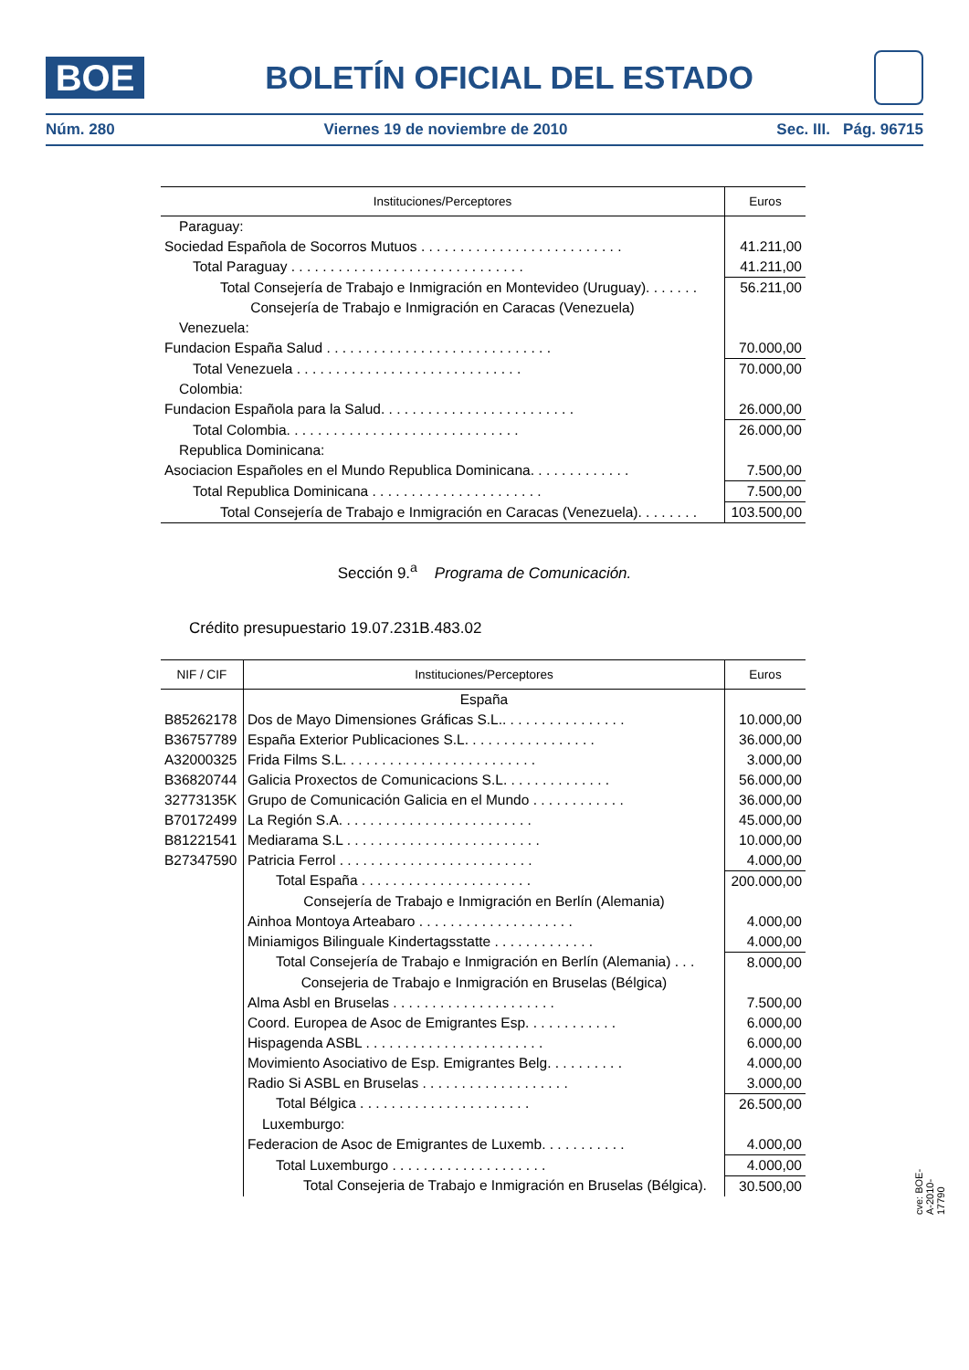BOE
BOLETÍN OFICIAL DEL ESTADO
Núm. 280 Viernes 19 de noviembre de 2010 Sec. III. Pág. 96715
| Instituciones/Perceptores | Euros |
| --- | --- |
| Paraguay: | |
| Sociedad Española de Socorros Mutuos . . . . . . . . . . . . . . . . . . . . . . . . . . | 41.211,00 |
| Total Paraguay . . . . . . . . . . . . . . . . . . . . . . . . . . . . . . | 41.211,00 |
| Total Consejería de Trabajo e Inmigración en Montevideo (Uruguay). . . . . . . | 56.211,00 |
| Consejería de Trabajo e Inmigración en Caracas (Venezuela) | |
| Venezuela: | |
| Fundacion España Salud . . . . . . . . . . . . . . . . . . . . . . . . . . . . . | 70.000,00 |
| Total Venezuela . . . . . . . . . . . . . . . . . . . . . . . . . . . . . | 70.000,00 |
| Colombia: | |
| Fundacion Española para la Salud. . . . . . . . . . . . . . . . . . . . . . . . . | 26.000,00 |
| Total Colombia. . . . . . . . . . . . . . . . . . . . . . . . . . . . . . | 26.000,00 |
| Republica Dominicana: | |
| Asociacion Españoles en el Mundo Republica Dominicana. . . . . . . . . . . . . | 7.500,00 |
| Total Republica Dominicana . . . . . . . . . . . . . . . . . . . . . . | 7.500,00 |
| Total Consejería de Trabajo e Inmigración en Caracas (Venezuela). . . . . . . . | 103.500,00 |
Sección 9.<sup>a</sup> Programa de Comunicación.
Crédito presupuestario 19.07.231B.483.02
| NIF / CIF | Instituciones/Perceptores | Euros |
| --- | --- | --- |
| | España | |
| B85262178 | Dos de Mayo Dimensiones Gráficas S.L.. . . . . . . . . . . . . . . . | 10.000,00 |
| B36757789 | España Exterior Publicaciones S.L. . . . . . . . . . . . . . . . . | 36.000,00 |
| A32000325 | Frida Films S.L. . . . . . . . . . . . . . . . . . . . . . . . . | 3.000,00 |
| B36820744 | Galicia Proxectos de Comunicacions S.L. . . . . . . . . . . . . . | 56.000,00 |
| 32773135K | Grupo de Comunicación Galicia en el Mundo . . . . . . . . . . . . | 36.000,00 |
| B70172499 | La Región S.A. . . . . . . . . . . . . . . . . . . . . . . . . | 45.000,00 |
| B81221541 | Mediarama S.L . . . . . . . . . . . . . . . . . . . . . . . . . | 10.000,00 |
| B27347590 | Patricia Ferrol . . . . . . . . . . . . . . . . . . . . . . . . . | 4.000,00 |
| | Total España . . . . . . . . . . . . . . . . . . . . . . | 200.000,00 |
| | Consejería de Trabajo e Inmigración en Berlín (Alemania) | |
| | Ainhoa Montoya Arteabaro . . . . . . . . . . . . . . . . . . . . | 4.000,00 |
| | Miniamigos Bilinguale Kindertagsstatte . . . . . . . . . . . . . | 4.000,00 |
| | Total Consejería de Trabajo e Inmigración en Berlín (Alemania) . . . | 8.000,00 |
| | Consejeria de Trabajo e Inmigración en Bruselas (Bélgica) | |
| | Alma Asbl en Bruselas . . . . . . . . . . . . . . . . . . . . . | 7.500,00 |
| | Coord. Europea de Asoc de Emigrantes Esp. . . . . . . . . . . . | 6.000,00 |
| | Hispagenda ASBL . . . . . . . . . . . . . . . . . . . . . . . | 6.000,00 |
| | Movimiento Asociativo de Esp. Emigrantes Belg. . . . . . . . . . | 4.000,00 |
| | Radio Si ASBL en Bruselas . . . . . . . . . . . . . . . . . . . | 3.000,00 |
| | Total Bélgica . . . . . . . . . . . . . . . . . . . . . . | 26.500,00 |
| | Luxemburgo: | |
| | Federacion de Asoc de Emigrantes de Luxemb. . . . . . . . . . . | 4.000,00 |
| | Total Luxemburgo . . . . . . . . . . . . . . . . . . . . | 4.000,00 |
| | Total Consejeria de Trabajo e Inmigración en Bruselas (Bélgica). | 30.500,00 |
cve: BOE-A-2010-17790